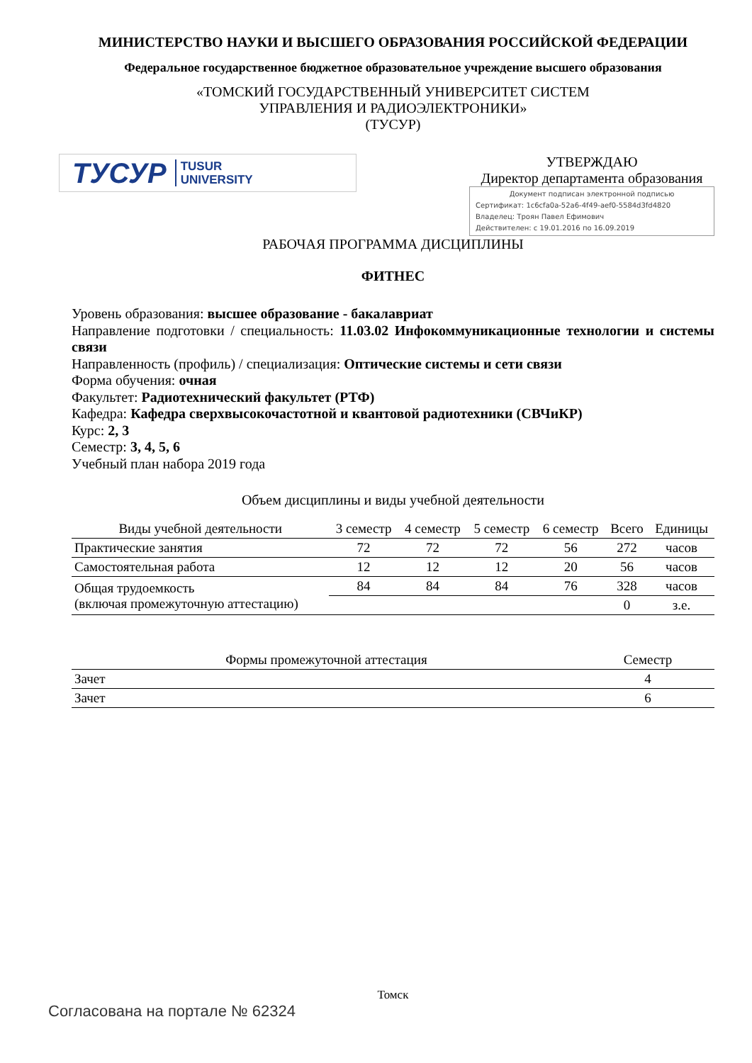МИНИСТЕРСТВО НАУКИ И ВЫСШЕГО ОБРАЗОВАНИЯ РОССИЙСКОЙ ФЕДЕРАЦИИ
Федеральное государственное бюджетное образовательное учреждение высшего образования
«ТОМСКИЙ ГОСУДАРСТВЕННЫЙ УНИВЕРСИТЕТ СИСТЕМ
УПРАВЛЕНИЯ И РАДИОЭЛЕКТРОНИКИ»
(ТУСУР)
ТУСУР TUSUR
UNIVERSITY
УТВЕРЖДАЮ
Директор департамента образования
Документ подписан электронной подписью
Сертификат: 1c6cfa0a-52a6-4f49-aef0-5584d3fd4820
Владелец: Троян Павел Ефимович
Действителен: с 19.01.2016 по 16.09.2019
РАБОЧАЯ ПРОГРАММА ДИСЦИПЛИНЫ
ФИТНЕС
Уровень образования: высшее образование - бакалавриат
Направление подготовки / специальность: 11.03.02 Инфокоммуникационные технологии и системы связи
Направленность (профиль) / специализация: Оптические системы и сети связи
Форма обучения: очная
Факультет: Радиотехнический факультет (РТФ)
Кафедра: Кафедра сверхвысокочастотной и квантовой радиотехники (СВЧиКР)
Курс: 2, 3
Семестр: 3, 4, 5, 6
Учебный план набора 2019 года
Объем дисциплины и виды учебной деятельности
| Виды учебной деятельности | 3 семестр | 4 семестр | 5 семестр | 6 семестр | Всего | Единицы |
| --- | --- | --- | --- | --- | --- | --- |
| Практические занятия | 72 | 72 | 72 | 56 | 272 | часов |
| Самостоятельная работа | 12 | 12 | 12 | 20 | 56 | часов |
| Общая трудоемкость (включая промежуточную аттестацию) | 84 | 84 | 84 | 76 | 328 | часов |
| | | | | | 0 | з.е. |
| Формы промежуточной аттестация | Семестр |
| --- | --- |
| Зачет | 4 |
| Зачет | 6 |
Томск
Согласована на портале № 62324